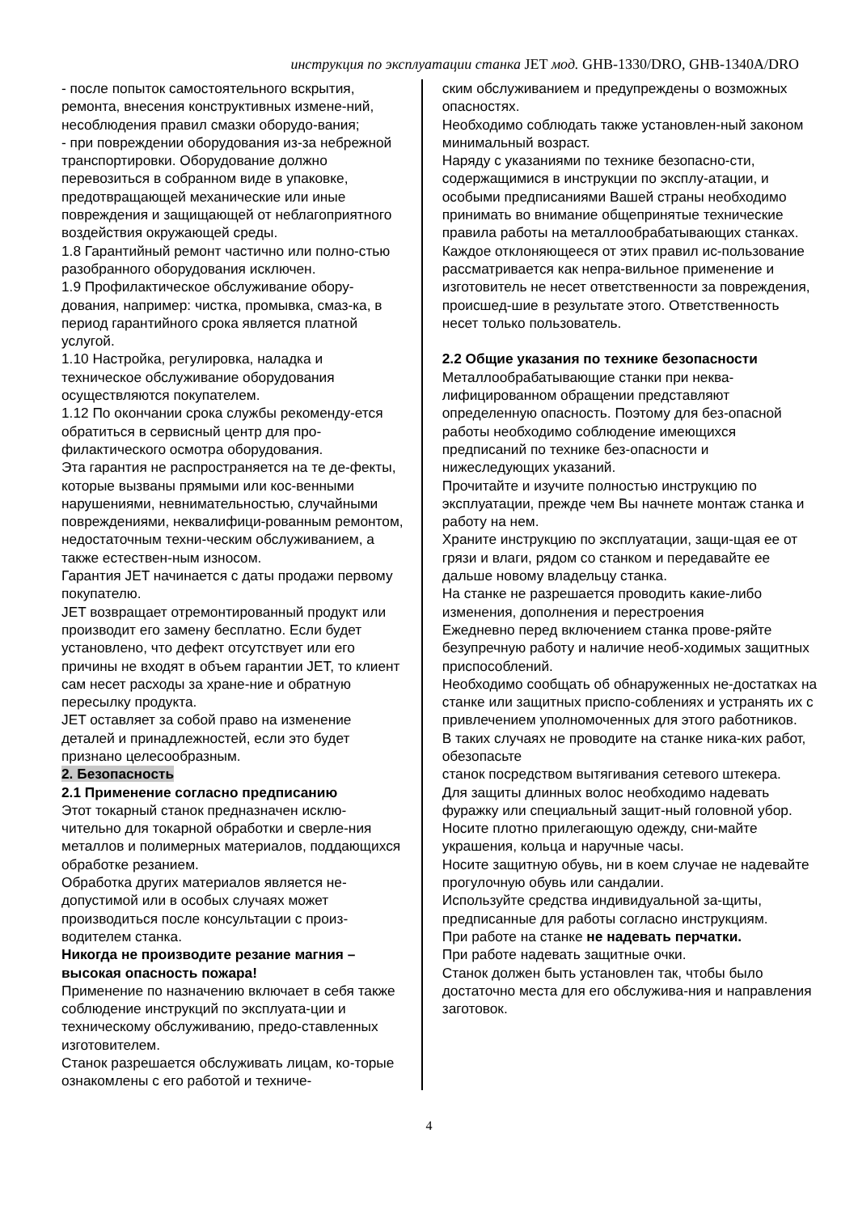инструкция по эксплуатации станка JET мод. GHB-1330/DRO, GHB-1340A/DRO
- после попыток самостоятельного вскрытия, ремонта, внесения конструктивных измене-ний, несоблюдения правил смазки оборудо-вания;
- при повреждении оборудования из-за небрежной транспортировки. Оборудование должно перевозиться в собранном виде в упаковке, предотвращающей механические или иные повреждения и защищающей от неблагоприятного воздействия окружающей среды.
1.8 Гарантийный ремонт частично или полно-стью разобранного оборудования исключен.
1.9 Профилактическое обслуживание обору-дования, например: чистка, промывка, смаз-ка, в период гарантийного срока является платной услугой.
1.10 Настройка, регулировка, наладка и техническое обслуживание оборудования осуществляются покупателем.
1.12 По окончании срока службы рекоменду-ется обратиться в сервисный центр для про-филактического осмотра оборудования.
Эта гарантия не распространяется на те де-фекты, которые вызваны прямыми или кос-венными нарушениями, невнимательностью, случайными повреждениями, неквалифици-рованным ремонтом, недостаточным техни-ческим обслуживанием, а также естествен-ным износом.
Гарантия JET начинается с даты продажи первому покупателю.
JET возвращает отремонтированный продукт или производит его замену бесплатно. Если будет установлено, что дефект отсутствует или его причины не входят в объем гарантии JET, то клиент сам несет расходы за хране-ние и обратную пересылку продукта.
JET оставляет за собой право на изменение деталей и принадлежностей, если это будет признано целесообразным.
2. Безопасность
2.1 Применение согласно предписанию
Этот токарный станок предназначен исклю-чительно для токарной обработки и сверле-ния металлов и полимерных материалов, поддающихся обработке резанием.
Обработка других материалов является не-допустимой или в особых случаях может производиться после консультации с произ-водителем станка.
Никогда не производите резание магния – высокая опасность пожара!
Применение по назначению включает в себя также соблюдение инструкций по эксплуата-ции и техническому обслуживанию, предо-ставленных изготовителем.
Станок разрешается обслуживать лицам, ко-торые ознакомлены с его работой и техниче-
ским обслуживанием и предупреждены о возможных опасностях.
Необходимо соблюдать также установлен-ный законом минимальный возраст.
Наряду с указаниями по технике безопасно-сти, содержащимися в инструкции по эксплу-атации, и особыми предписаниями Вашей страны необходимо принимать во внимание общепринятые технические правила работы на металлообрабатывающих станках.
Каждое отклоняющееся от этих правил ис-пользование рассматривается как непра-вильное применение и изготовитель не несет ответственности за повреждения, происшед-шие в результате этого. Ответственность несет только пользователь.
2.2 Общие указания по технике безопасности
Металлообрабатывающие станки при неква-лифицированном обращении представляют определенную опасность. Поэтому для без-опасной работы необходимо соблюдение имеющихся предписаний по технике без-опасности и нижеследующих указаний.
Прочитайте и изучите полностью инструкцию по эксплуатации, прежде чем Вы начнете монтаж станка и работу на нем.
Храните инструкцию по эксплуатации, защи-щая ее от грязи и влаги, рядом со станком и передавайте ее дальше новому владельцу станка.
На станке не разрешается проводить какие-либо изменения, дополнения и перестроения
Ежедневно перед включением станка прове-ряйте безупречную работу и наличие необ-ходимых защитных приспособлений.
Необходимо сообщать об обнаруженных не-достатках на станке или защитных приспо-соблениях и устранять их с привлечением уполномоченных для этого работников.
В таких случаях не проводите на станке ника-ких работ, обезопасьте
станок посредством вытягивания сетевого штекера.
Для защиты длинных волос необходимо надевать фуражку или специальный защит-ный головной убор.
Носите плотно прилегающую одежду, сни-майте украшения, кольца и наручные часы.
Носите защитную обувь, ни в коем случае не надевайте прогулочную обувь или сандалии.
Используйте средства индивидуальной за-щиты, предписанные для работы согласно инструкциям.
При работе на станке не надевать перчатки.
При работе надевать защитные очки.
Станок должен быть установлен так, чтобы было достаточно места для его обслужива-ния и направления заготовок.
4